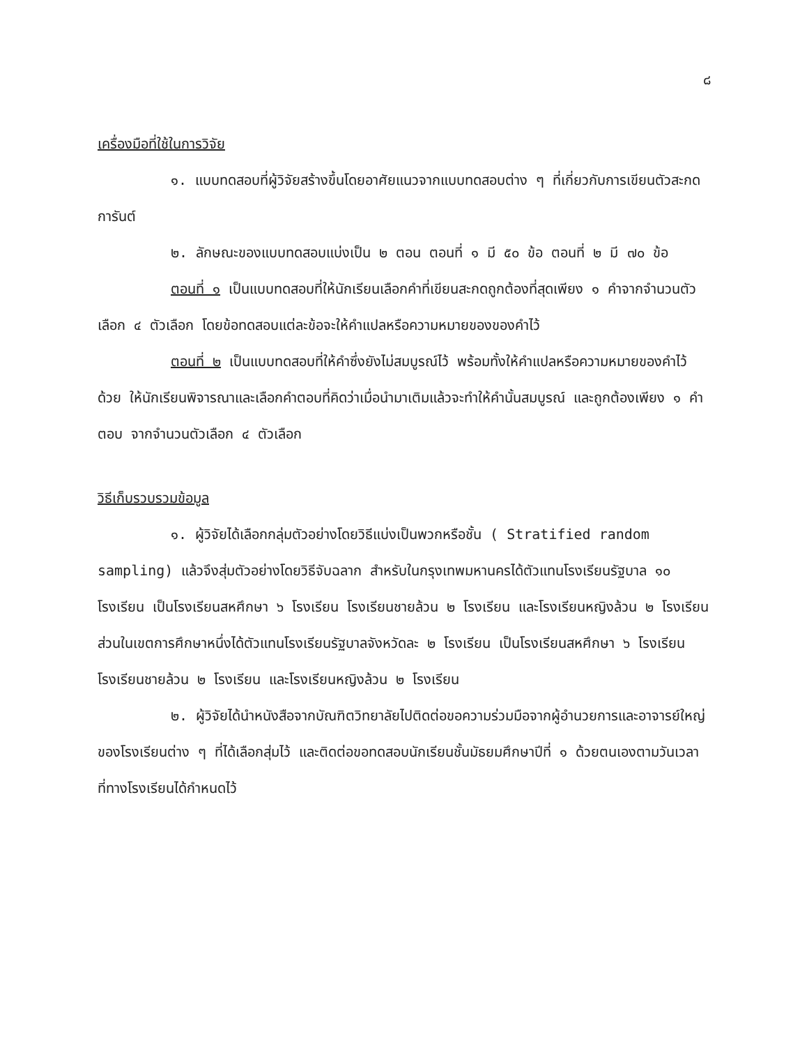๘
เครื่องมือที่ใช้ในการวิจัย
๑. แบบทดสอบที่ผู้วิจัยสร้างขึ้นโดยอาศัยแนวจากแบบทดสอบต่าง ๆ ที่เกี่ยวกับการเขียนตัวสะกดการันต์
๒. ลักษณะของแบบทดสอบแบ่งเป็น ๒ ตอน ตอนที่ ๑ มี ๕๐ ข้อ ตอนที่ ๒ มี ๗๐ ข้อ
ตอนที่ ๑ เป็นแบบทดสอบที่ให้นักเรียนเลือกคำที่เขียนสะกดถูกต้องที่สุดเพียง ๑ คำจากจำนวนตัวเลือก ๔ ตัวเลือก โดยข้อทดสอบแต่ละข้อจะให้คำแปลหรือความหมายของของคำไว้
ตอนที่ ๒ เป็นแบบทดสอบที่ให้คำซึ่งยังไม่สมบูรณ์ไว้ พร้อมทั้งให้คำแปลหรือความหมายของคำไว้ด้วย ให้นักเรียนพิจารณาและเลือกคำตอบที่คิดว่าเมื่อนำมาเติมแล้วจะทำให้คำนั้นสมบูรณ์ และถูกต้องเพียง ๑ คำตอบ จากจำนวนตัวเลือก ๔ ตัวเลือก
วิธีเก็บรวบรวมข้อมูล
๑. ผู้วิจัยได้เลือกกลุ่มตัวอย่างโดยวิธีแบ่งเป็นพวกหรือชั้น ( Stratified random sampling) แล้วจึงสุ่มตัวอย่างโดยวิธีจับฉลาก สำหรับในกรุงเทพมหานครได้ตัวแทนโรงเรียนรัฐบาล ๑๐ โรงเรียน เป็นโรงเรียนสหศึกษา ๖ โรงเรียน โรงเรียนชายล้วน ๒ โรงเรียน และโรงเรียนหญิงล้วน ๒ โรงเรียน ส่วนในเขตการศึกษาหนึ่งได้ตัวแทนโรงเรียนรัฐบาลจังหวัดละ ๒ โรงเรียน เป็นโรงเรียนสหศึกษา ๖ โรงเรียน โรงเรียนชายล้วน ๒ โรงเรียน และโรงเรียนหญิงล้วน ๒ โรงเรียน
๒. ผู้วิจัยได้นำหนังสือจากบัณฑิตวิทยาลัยไปติดต่อขอความร่วมมือจากผู้อำนวยการและอาจารย์ใหญ่ของโรงเรียนต่าง ๆ ที่ได้เลือกสุ่มไว้ และติดต่อขอทดสอบนักเรียนชั้นมัธยมศึกษาปีที่ ๑ ด้วยตนเองตามวันเวลาที่ทางโรงเรียนได้กำหนดไว้